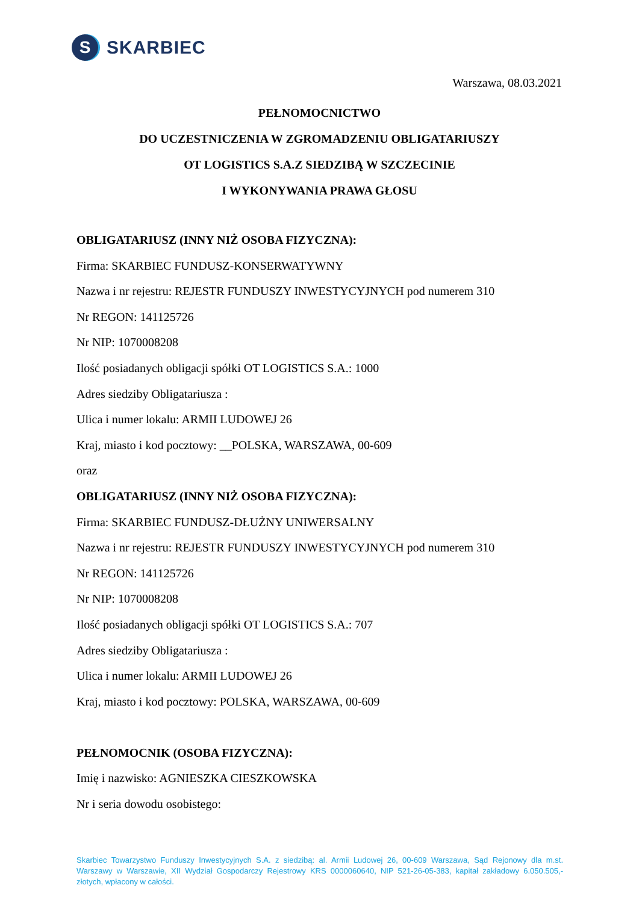S
SKARBIEC
Warszawa, 08.03.2021
PEŁNOMOCNICTWO
DO UCZESTNICZENIA W ZGROMADZENIU OBLIGATARIUSZY
OT LOGISTICS S.A.Z SIEDZIBĄ W SZCZECINIE
I WYKONYWANIA PRAWA GŁOSU
OBLIGATARIUSZ (INNY NIŻ OSOBA FIZYCZNA):
Firma: SKARBIEC FUNDUSZ-KONSERWATYWNY
Nazwa i nr rejestru: REJESTR FUNDUSZY INWESTYCYJNYCH pod numerem 310
Nr REGON: 141125726
Nr NIP: 1070008208
Ilość posiadanych obligacji spółki OT LOGISTICS S.A.: 1000
Adres siedziby Obligatariusza :
Ulica i numer lokalu: ARMII LUDOWEJ 26
Kraj, miasto i kod pocztowy: __POLSKA, WARSZAWA, 00-609
oraz
OBLIGATARIUSZ (INNY NIŻ OSOBA FIZYCZNA):
Firma: SKARBIEC FUNDUSZ-DŁUŻNY UNIWERSALNY
Nazwa i nr rejestru: REJESTR FUNDUSZY INWESTYCYJNYCH pod numerem 310
Nr REGON: 141125726
Nr NIP: 1070008208
Ilość posiadanych obligacji spółki OT LOGISTICS S.A.: 707
Adres siedziby Obligatariusza :
Ulica i numer lokalu: ARMII LUDOWEJ 26
Kraj, miasto i kod pocztowy: POLSKA, WARSZAWA, 00-609
PEŁNOMOCNIK (OSOBA FIZYCZNA):
Imię i nazwisko: AGNIESZKA CIESZKOWSKA
Nr i seria dowodu osobistego:
Skarbiec Towarzystwo Funduszy Inwestycyjnych S.A. z siedzibą: al. Armii Ludowej 26, 00-609 Warszawa, Sąd Rejonowy dla m.st. Warszawy w Warszawie, XII Wydział Gospodarczy Rejestrowy KRS 0000060640, NIP 521-26-05-383, kapitał zakładowy 6.050.505,- złotych, wpłacony w całości.